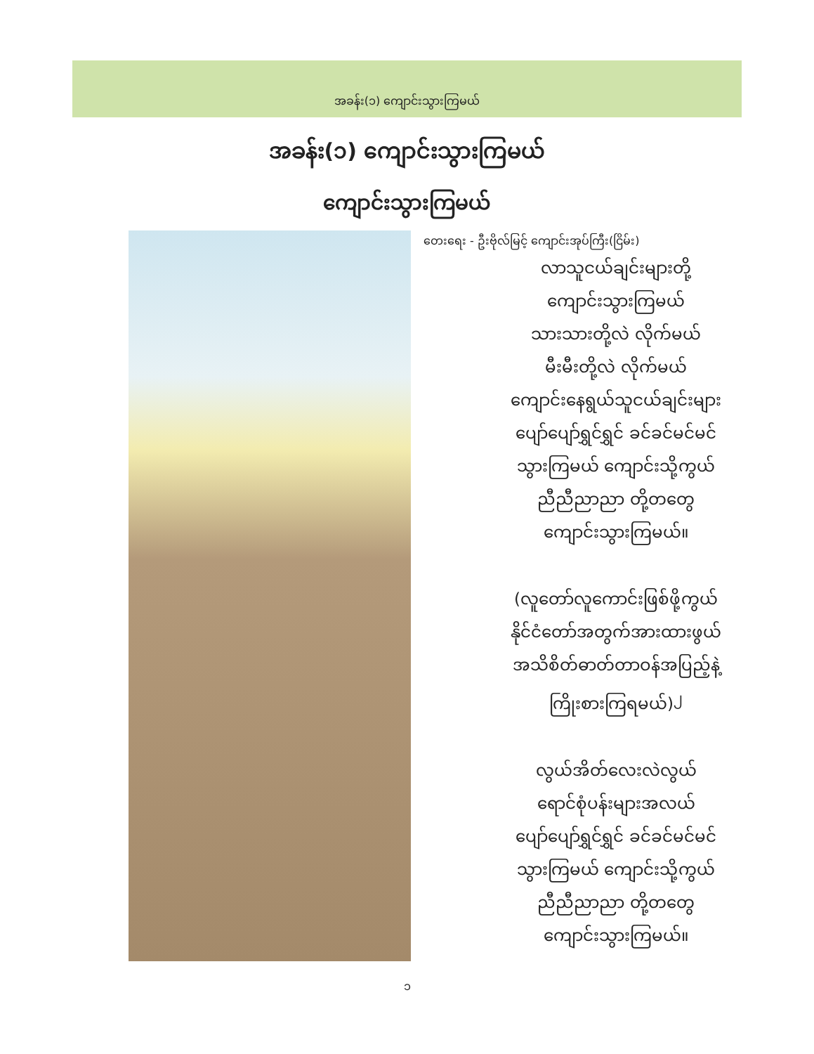အခန်း(၁) ကျောင်းသွားကြမယ်
အခန်း(၁) ကျောင်းသွားကြမယ်
ကျောင်းသွားကြမယ်
တေးရေး - ဦးဗိုလ်မြင့် ကျောင်းအုပ်ကြီး(ငြိမ်း)
လာသူငယ်ချင်းများတို့
ကျောင်းသွားကြမယ်
သားသားတို့လဲ လိုက်မယ်
မီးမီးတို့လဲ လိုက်မယ်
ကျောင်းနေရွယ်သူငယ်ချင်းများ
ပျော်ပျော်ရွှင်ရွှင် ခင်ခင်မင်မင်
သွားကြမယ် ကျောင်းသို့ကွယ်
ညီညီညာညာ တို့တတွေ
ကျောင်းသွားကြမယ်။
(လူတော်လူကောင်းဖြစ်ဖို့ကွယ်
နိုင်ငံတော်အတွက်အားထားဖွယ်
အသိစိတ်ဓာတ်တာဝန်အပြည့်နဲ့
ကြိုးစားကြရမယ်)<sup>၂</sup>
လွယ်အိတ်လေးလဲလွယ်
ရောင်စုံပန်းများအလယ်
ပျော်ပျော်ရွှင်ရွှင် ခင်ခင်မင်မင်
သွားကြမယ် ကျောင်းသို့ကွယ်
ညီညီညာညာ တို့တတွေ
ကျောင်းသွားကြမယ်။
၁